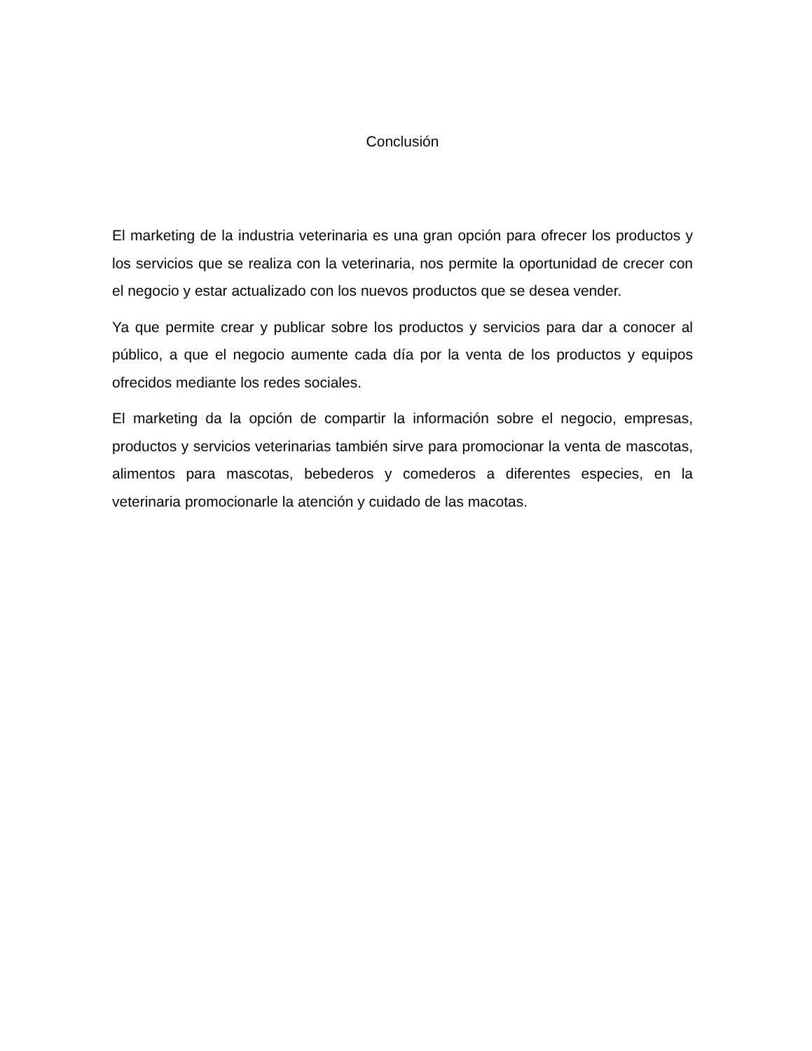Conclusión
El marketing de la industria veterinaria es una gran opción para ofrecer los productos y los servicios que se realiza con la veterinaria, nos permite la oportunidad de crecer con el negocio y estar actualizado con los nuevos productos que se desea vender.
Ya que permite crear y publicar sobre los productos y servicios para dar a conocer al público, a que el negocio aumente cada día por la venta de los productos y equipos ofrecidos mediante los redes sociales.
El marketing da la opción de compartir la información sobre el negocio, empresas, productos y servicios veterinarias también sirve para promocionar la venta de mascotas, alimentos para mascotas, bebederos y comederos a diferentes especies, en la veterinaria promocionarle la atención y cuidado de las macotas.